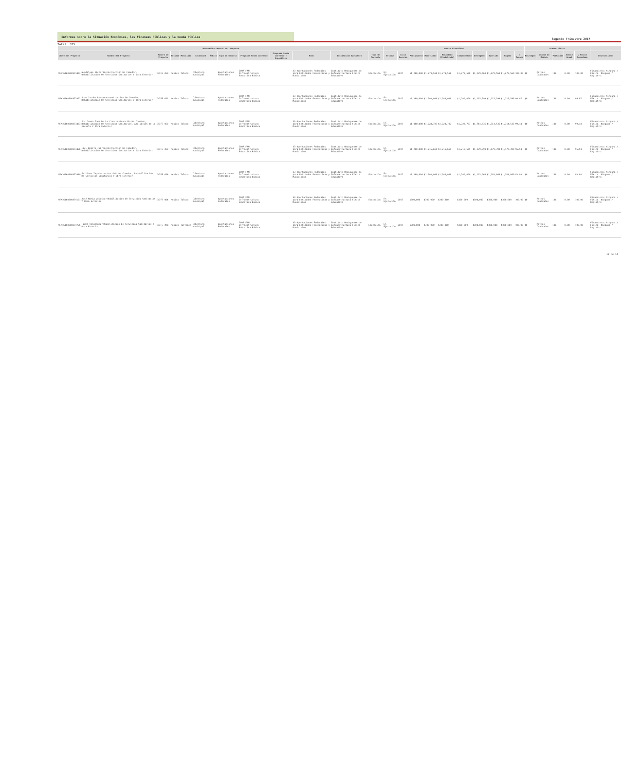Informes sobre la Situación Económica, las Finanzas Públicas y la Deuda Pública
Segundo Trimestre 2017
Total: 335
| Información General del Proyecto | | | | | | | | | | | | | Avance Financiero | | | | | | | | | | Avance Físico | | | | | |
| --- | --- | --- | --- | --- | --- | --- | --- | --- | --- | --- | --- | --- | --- | --- | --- | --- | --- | --- | --- | --- | --- | --- | --- | --- | --- | --- | --- | --- |
| Clave del Proyecto | Nombre del Proyecto | Número de Proyecto | Entidad | Municipio | Localidad | Ámbito | Tipo de Recurso | Programa Fondo Convenio | Programa Fondo Convenio - Específico | Ramo | Institución Ejecutora | Tipo de Proyecto | Estatus | Ciclo Recurso | Presupuesto | Modificado | Recaudado (Ministrado) | Comprometido | Devengado | Ejercido | Pagado | % Avance | Reintegro | Unidad de Medida | Población | Avance Anual | % Avance Acumulado | Observaciones |
| MEX16160300373843 | Guadalupe Victoriaconstrucción De Comedor, Rehabilitación De Servicios Sanitarios Y Obra Exterior | INIFE 450 | México | Toluca | Cobertura municipal | | Aportaciones Federales | I007 FAM Infraestructura Educativa Básica | | 33-Aportaciones Federales para Entidades Federativas y Municipios | Instituto Mexiquense de Infraestructura Física Educativa | Educación | En Ejecución | 2017 | $1,280,000 | $1,279,560 | $1,279,560 | $1,279,560 | $1,279,560 | $1,279,560 | $1,279,560 | 100.00 | $0 | Metros Cuadrados | 100 | 0.00 | 100.00 | Financiera: Ninguna / Física: Ninguna / Registro: |
| MEX16160300373852 | Juan Jacobo Rousseauconstrucción De Comedor, Rehabilitación De Servicios Sanitarios Y Obra Exterior | INIFE 451 | México | Toluca | Cobertura municipal | | Aportaciones Federales | I007 FAM Infraestructura Educativa Básica | | 33-Aportaciones Federales para Entidades Federativas y Municipios | Instituto Mexiquense de Infraestructura Física Educativa | Educación | En Ejecución | 2017 | $1,280,000 | $1,280,000 | $1,280,000 | $1,280,000 | $1,215,593 | $1,215,593 | $1,215,593 | 94.97 | $0 | Metros Cuadrados | 100 | 0.00 | 94.97 | Financiera: Ninguna / Física: Ninguna / Registro: |
| MEX16160300373863 | Sor Juana Inés De La Cruzconstrucción De Comedor, Rehabilitación De Servicios Sanitarios, Ampliación De La Escuela Y Obra Exterior | INIFE 452 | México | Toluca | Cobertura municipal | | Aportaciones Federales | I007 FAM Infraestructura Educativa Básica | | 33-Aportaciones Federales para Entidades Federativas y Municipios | Instituto Mexiquense de Infraestructura Física Educativa | Educación | En Ejecución | 2017 | $1,880,000 | $1,728,707 | $1,728,707 | $1,728,707 | $1,714,535 | $1,714,535 | $1,714,535 | 99.18 | $0 | Metros Cuadrados | 100 | 0.00 | 99.18 | Financiera: Ninguna / Física: Ninguna / Registro: |
| MEX16160300373876 | Lic. Benito Juárezconstrucción De Comedor, Rehabilitación De Servicios Sanitarios Y Obra Exterior | INIFE 453 | México | Toluca | Cobertura municipal | | Aportaciones Federales | I007 FAM Infraestructura Educativa Básica | | 33-Aportaciones Federales para Entidades Federativas y Municipios | Instituto Mexiquense de Infraestructura Física Educativa | Educación | En Ejecución | 2017 | $1,280,000 | $1,216,669 | $1,216,669 | $1,216,669 | $1,179,399 | $1,179,399 | $1,179,399 | 96.94 | $0 | Metros Cuadrados | 100 | 0.00 | 96.94 | Financiera: Ninguna / Física: Ninguna / Registro: |
| MEX16160300373889 | Emiliano Zapataconstrucción De Comedor, Rehabilitación De Servicios Sanitarios Y Obra Exterior | INIFE 454 | México | Toluca | Cobertura municipal | | Aportaciones Federales | I007 FAM Infraestructura Educativa Básica | | 33-Aportaciones Federales para Entidades Federativas y Municipios | Instituto Mexiquense de Infraestructura Física Educativa | Educación | En Ejecución | 2017 | $1,280,000 | $1,280,000 | $1,280,000 | $1,280,000 | $1,203,060 | $1,203,060 | $1,203,060 | 93.98 | $0 | Metros Cuadrados | 100 | 0.00 | 93.98 | Financiera: Ninguna / Física: Ninguna / Registro: |
| MEX16160300374101 | José María Velascorehabilitación De Servicios Sanitarios Y Obra Exterior | INIFE 464 | México | Toluca | Cobertura municipal | | Aportaciones Federales | I007 FAM Infraestructura Educativa Básica | | 33-Aportaciones Federales para Entidades Federativas y Municipios | Instituto Mexiquense de Infraestructura Física Educativa | Educación | En Ejecución | 2017 | $300,000 | $300,000 | $300,000 | $300,000 | $300,000 | $300,000 | $300,000 | 100.00 | $0 | Metros Cuadrados | 100 | 0.00 | 100.00 | Financiera: Ninguna / Física: Ninguna / Registro: |
| MEX16160300374776 | Fidel Velázquezrehabilitación De Servicios Sanitarios Y Obra Exterior | INIFE 498 | México | Tultepec | Cobertura municipal | | Aportaciones Federales | I007 FAM Infraestructura Educativa Básica | | 33-Aportaciones Federales para Entidades Federativas y Municipios | Instituto Mexiquense de Infraestructura Física Educativa | Educación | En Ejecución | 2017 | $300,000 | $300,000 | $300,000 | $300,000 | $300,000 | $300,000 | $300,000 | 100.00 | $0 | Metros Cuadrados | 100 | 0.00 | 100.00 | Financiera: Ninguna / Física: Ninguna / Registro: |
12 de 14